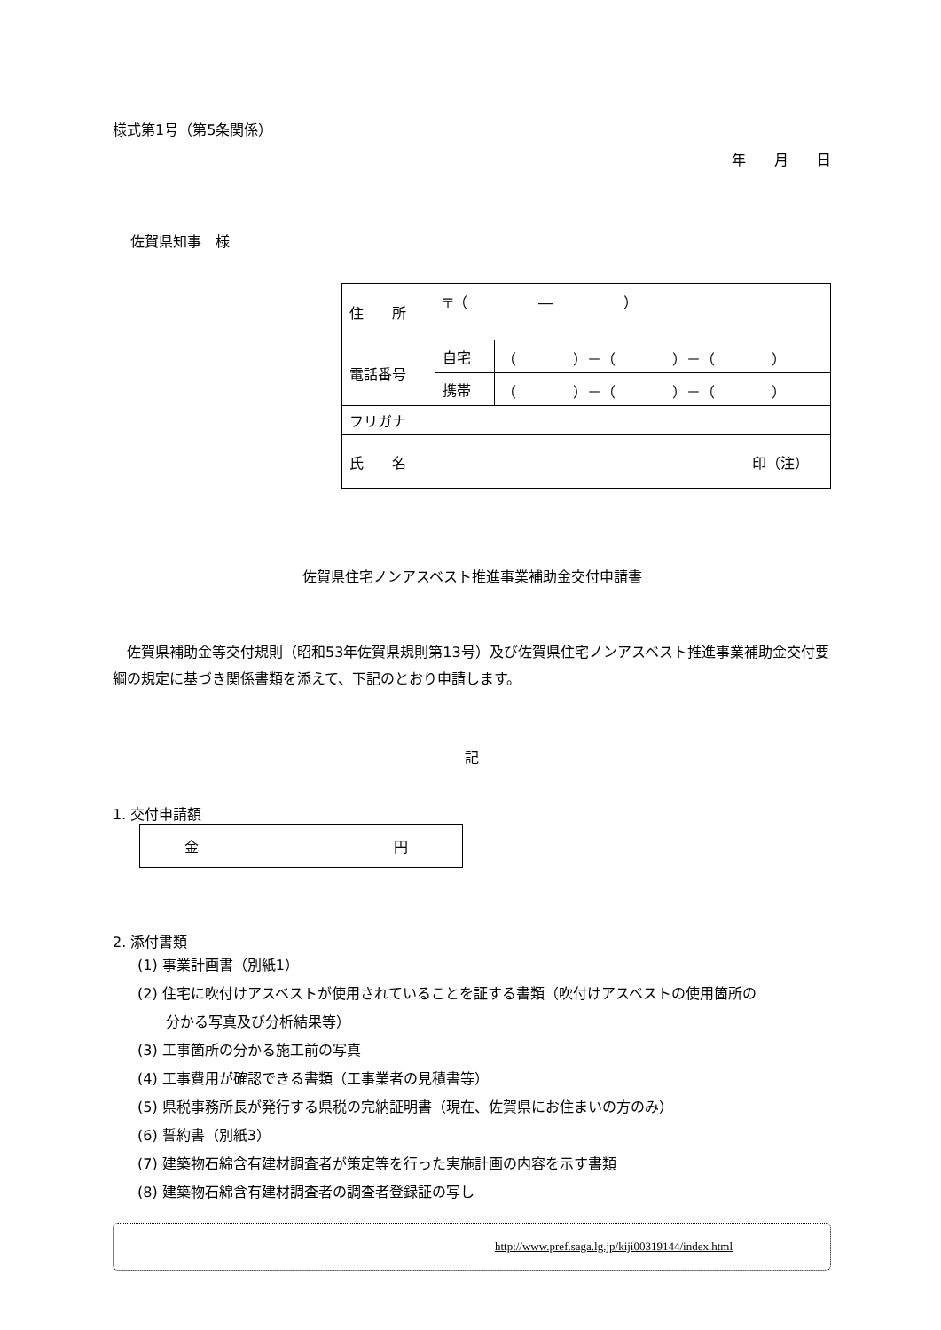様式第1号（第5条関係）
年　　月　　日
佐賀県知事　様
| 住 所 | 〒（ ― ） | |
| 電話番号 | 自宅 | （ ）－（ ）－（ ） |
| | 携帯 | （ ）－（ ）－（ ） |
| フリガナ | | |
| 氏 名 | 印（注） | |
佐賀県住宅ノンアスベスト推進事業補助金交付申請書
　佐賀県補助金等交付規則（昭和53年佐賀県規則第13号）及び佐賀県住宅ノンアスベスト推進事業補助金交付要綱の規定に基づき関係書類を添えて、下記のとおり申請します。
記
1. 交付申請額
金 円
2. 添付書類
(1) 事業計画書（別紙1）
(2) 住宅に吹付けアスベストが使用されていることを証する書類（吹付けアスベストの使用箇所の
　　分かる写真及び分析結果等）
(3) 工事箇所の分かる施工前の写真
(4) 工事費用が確認できる書類（工事業者の見積書等）
(5) 県税事務所長が発行する県税の完納証明書（現在、佐賀県にお住まいの方のみ）
(6) 誓約書（別紙3）
(7) 建築物石綿含有建材調査者が策定等を行った実施計画の内容を示す書類
(8) 建築物石綿含有建材調査者の調査者登録証の写し
http://www.pref.saga.lg.jp/kiji00319144/index.html